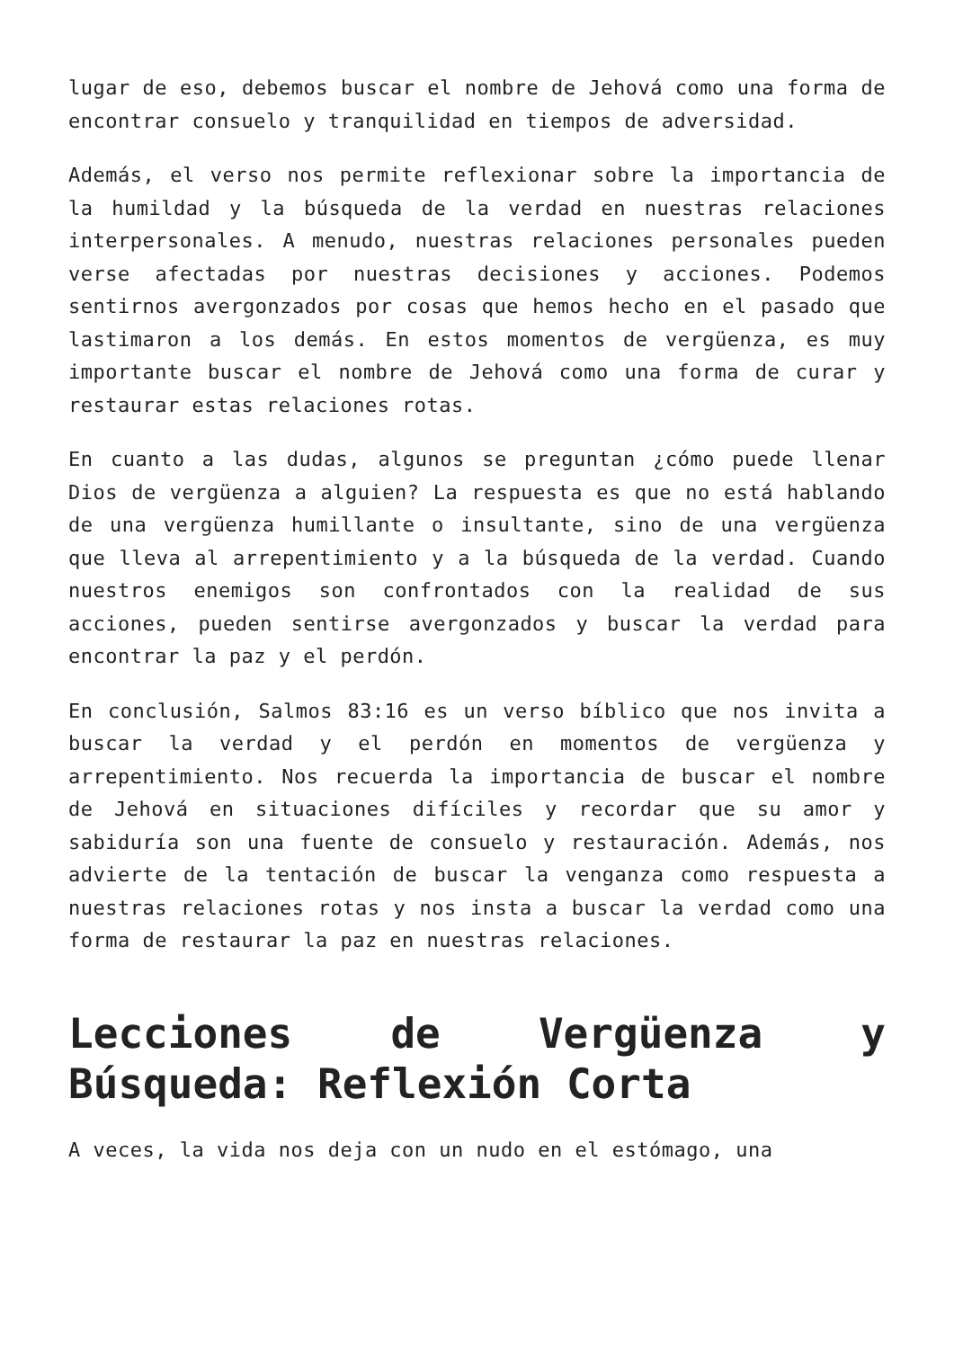lugar de eso, debemos buscar el nombre de Jehová como una forma de encontrar consuelo y tranquilidad en tiempos de adversidad.
Además, el verso nos permite reflexionar sobre la importancia de la humildad y la búsqueda de la verdad en nuestras relaciones interpersonales. A menudo, nuestras relaciones personales pueden verse afectadas por nuestras decisiones y acciones. Podemos sentirnos avergonzados por cosas que hemos hecho en el pasado que lastimaron a los demás. En estos momentos de vergüenza, es muy importante buscar el nombre de Jehová como una forma de curar y restaurar estas relaciones rotas.
En cuanto a las dudas, algunos se preguntan ¿cómo puede llenar Dios de vergüenza a alguien? La respuesta es que no está hablando de una vergüenza humillante o insultante, sino de una vergüenza que lleva al arrepentimiento y a la búsqueda de la verdad. Cuando nuestros enemigos son confrontados con la realidad de sus acciones, pueden sentirse avergonzados y buscar la verdad para encontrar la paz y el perdón.
En conclusión, Salmos 83:16 es un verso bíblico que nos invita a buscar la verdad y el perdón en momentos de vergüenza y arrepentimiento. Nos recuerda la importancia de buscar el nombre de Jehová en situaciones difíciles y recordar que su amor y sabiduría son una fuente de consuelo y restauración. Además, nos advierte de la tentación de buscar la venganza como respuesta a nuestras relaciones rotas y nos insta a buscar la verdad como una forma de restaurar la paz en nuestras relaciones.
Lecciones de Vergüenza y Búsqueda: Reflexión Corta
A veces, la vida nos deja con un nudo en el estómago, una